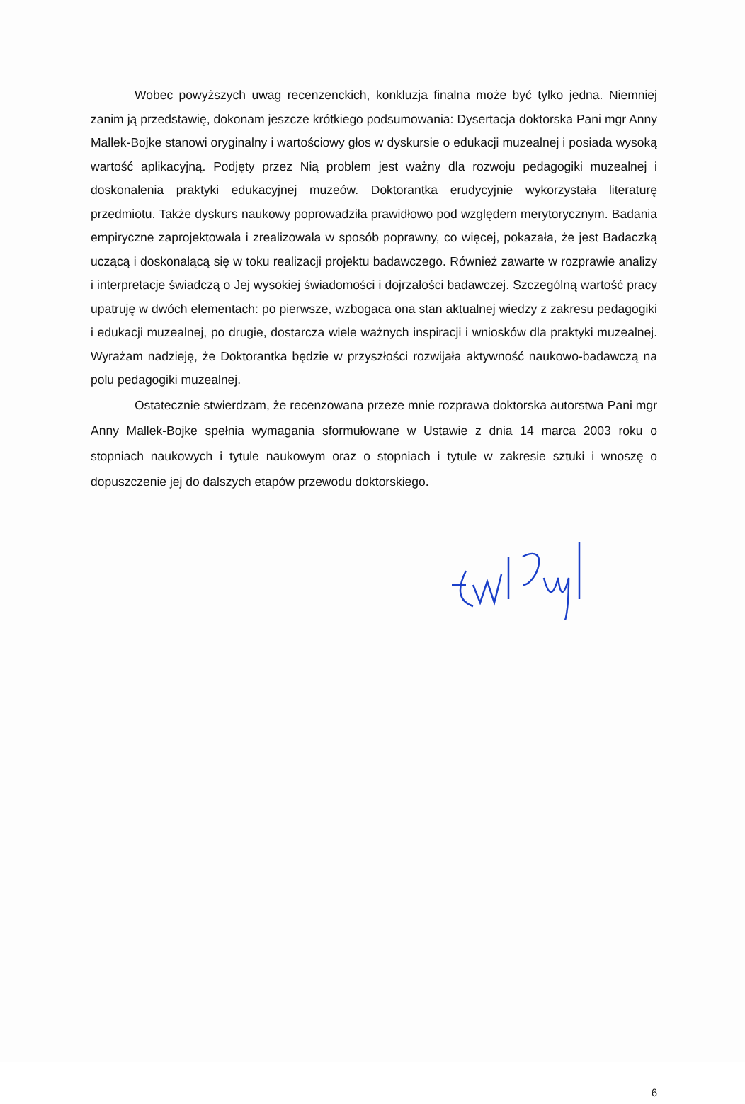Wobec powyższych uwag recenzenckich, konkluzja finalna może być tylko jedna. Niemniej zanim ją przedstawię, dokonam jeszcze krótkiego podsumowania: Dysertacja doktorska Pani mgr Anny Mallek-Bojke stanowi oryginalny i wartościowy głos w dyskursie o edukacji muzealnej i posiada wysoką wartość aplikacyjną. Podjęty przez Nią problem jest ważny dla rozwoju pedagogiki muzealnej i doskonalenia praktyki edukacyjnej muzeów. Doktorantka erudycyjnie wykorzystała literaturę przedmiotu. Także dyskurs naukowy poprowadziła prawidłowo pod względem merytorycznym. Badania empiryczne zaprojektowała i zrealizowała w sposób poprawny, co więcej, pokazała, że jest Badaczką uczącą i doskonalącą się w toku realizacji projektu badawczego. Również zawarte w rozprawie analizy i interpretacje świadczą o Jej wysokiej świadomości i dojrzałości badawczej. Szczególną wartość pracy upatruję w dwóch elementach: po pierwsze, wzbogaca ona stan aktualnej wiedzy z zakresu pedagogiki i edukacji muzealnej, po drugie, dostarcza wiele ważnych inspiracji i wniosków dla praktyki muzealnej. Wyrażam nadzieję, że Doktorantka będzie w przyszłości rozwijała aktywność naukowo-badawczą na polu pedagogiki muzealnej.
Ostatecznie stwierdzam, że recenzowana przeze mnie rozprawa doktorska autorstwa Pani mgr Anny Mallek-Bojke spełnia wymagania sformułowane w Ustawie z dnia 14 marca 2003 roku o stopniach naukowych i tytule naukowym oraz o stopniach i tytule w zakresie sztuki i wnoszę o dopuszczenie jej do dalszych etapów przewodu doktorskiego.
6